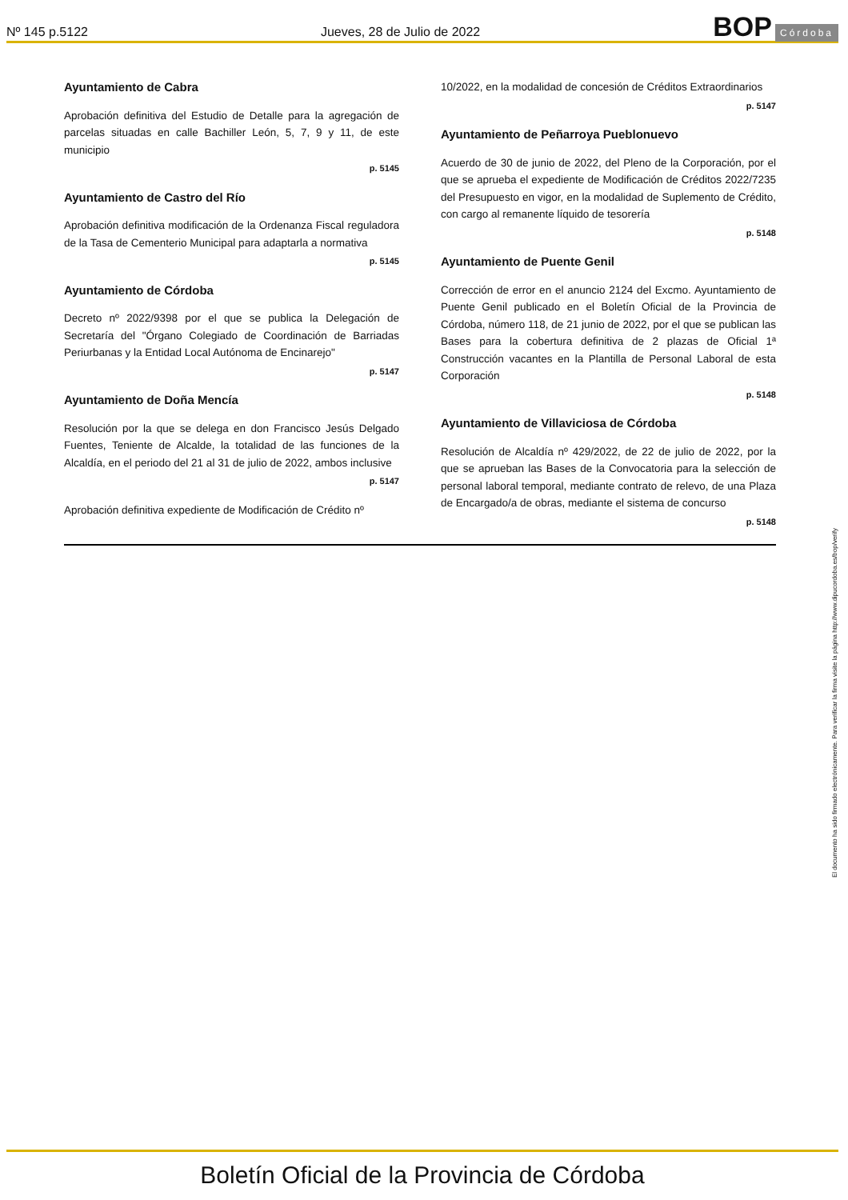Nº 145 p.5122 Jueves, 28 de Julio de 2022 BOP Córdoba
Ayuntamiento de Cabra
Aprobación definitiva del Estudio de Detalle para la agregación de parcelas situadas en calle Bachiller León, 5, 7, 9 y 11, de este municipio
p. 5145
Ayuntamiento de Castro del Río
Aprobación definitiva modificación de la Ordenanza Fiscal reguladora de la Tasa de Cementerio Municipal para adaptarla a normativa
p. 5145
Ayuntamiento de Córdoba
Decreto nº 2022/9398 por el que se publica la Delegación de Secretaría del "Órgano Colegiado de Coordinación de Barriadas Periurbanas y la Entidad Local Autónoma de Encinarejo"
p. 5147
Ayuntamiento de Doña Mencía
Resolución por la que se delega en don Francisco Jesús Delgado Fuentes, Teniente de Alcalde, la totalidad de las funciones de la Alcaldía, en el periodo del 21 al 31 de julio de 2022, ambos inclusive
p. 5147
Aprobación definitiva expediente de Modificación de Crédito nº
10/2022, en la modalidad de concesión de Créditos Extraordinarios
p. 5147
Ayuntamiento de Peñarroya Pueblonuevo
Acuerdo de 30 de junio de 2022, del Pleno de la Corporación, por el que se aprueba el expediente de Modificación de Créditos 2022/7235 del Presupuesto en vigor, en la modalidad de Suplemento de Crédito, con cargo al remanente líquido de tesorería
p. 5148
Ayuntamiento de Puente Genil
Corrección de error en el anuncio 2124 del Excmo. Ayuntamiento de Puente Genil publicado en el Boletín Oficial de la Provincia de Córdoba, número 118, de 21 junio de 2022, por el que se publican las Bases para la cobertura definitiva de 2 plazas de Oficial 1ª Construcción vacantes en la Plantilla de Personal Laboral de esta Corporación
p. 5148
Ayuntamiento de Villaviciosa de Córdoba
Resolución de Alcaldía nº 429/2022, de 22 de julio de 2022, por la que se aprueban las Bases de la Convocatoria para la selección de personal laboral temporal, mediante contrato de relevo, de una Plaza de Encargado/a de obras, mediante el sistema de concurso
p. 5148
El documento ha sido firmado electrónicamente. Para verificar la firma visite la página http://www.dipucordoba.es/bop/verify
Boletín Oficial de la Provincia de Córdoba